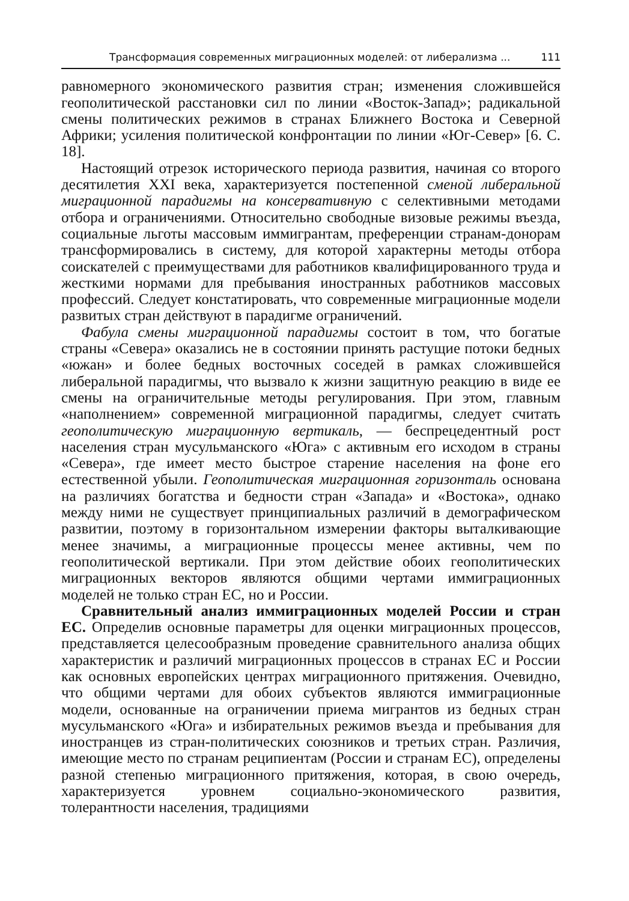Трансформация современных миграционных моделей: от либерализма ... 111
равномерного экономического развития стран; изменения сложившейся геополитической расстановки сил по линии «Восток-Запад»; радикальной смены политических режимов в странах Ближнего Востока и Северной Африки; усиления политической конфронтации по линии «Юг-Север» [6. С. 18].
Настоящий отрезок исторического периода развития, начиная со второго десятилетия XXI века, характеризуется постепенной сменой либеральной миграционной парадигмы на консервативную с селективными методами отбора и ограничениями. Относительно свободные визовые режимы въезда, социальные льготы массовым иммигрантам, преференции странам-донорам трансформировались в систему, для которой характерны методы отбора соискателей с преимуществами для работников квалифицированного труда и жесткими нормами для пребывания иностранных работников массовых профессий. Следует констатировать, что современные миграционные модели развитых стран действуют в парадигме ограничений.
Фабула смены миграционной парадигмы состоит в том, что богатые страны «Севера» оказались не в состоянии принять растущие потоки бедных «южан» и более бедных восточных соседей в рамках сложившейся либеральной парадигмы, что вызвало к жизни защитную реакцию в виде ее смены на ограничительные методы регулирования. При этом, главным «наполнением» современной миграционной парадигмы, следует считать геополитическую миграционную вертикаль, — беспрецедентный рост населения стран мусульманского «Юга» с активным его исходом в страны «Севера», где имеет место быстрое старение населения на фоне его естественной убыли. Геополитическая миграционная горизонталь основана на различиях богатства и бедности стран «Запада» и «Востока», однако между ними не существует принципиальных различий в демографическом развитии, поэтому в горизонтальном измерении факторы выталкивающие менее значимы, а миграционные процессы менее активны, чем по геополитической вертикали. При этом действие обоих геополитических миграционных векторов являются общими чертами иммиграционных моделей не только стран ЕС, но и России.
Сравнительный анализ иммиграционных моделей России и стран ЕС. Определив основные параметры для оценки миграционных процессов, представляется целесообразным проведение сравнительного анализа общих характеристик и различий миграционных процессов в странах ЕС и России как основных европейских центрах миграционного притяжения. Очевидно, что общими чертами для обоих субъектов являются иммиграционные модели, основанные на ограничении приема мигрантов из бедных стран мусульманского «Юга» и избирательных режимов въезда и пребывания для иностранцев из стран-политических союзников и третьих стран. Различия, имеющие место по странам реципиентам (России и странам ЕС), определены разной степенью миграционного притяжения, которая, в свою очередь, характеризуется уровнем социально-экономического развития, толерантности населения, традициями